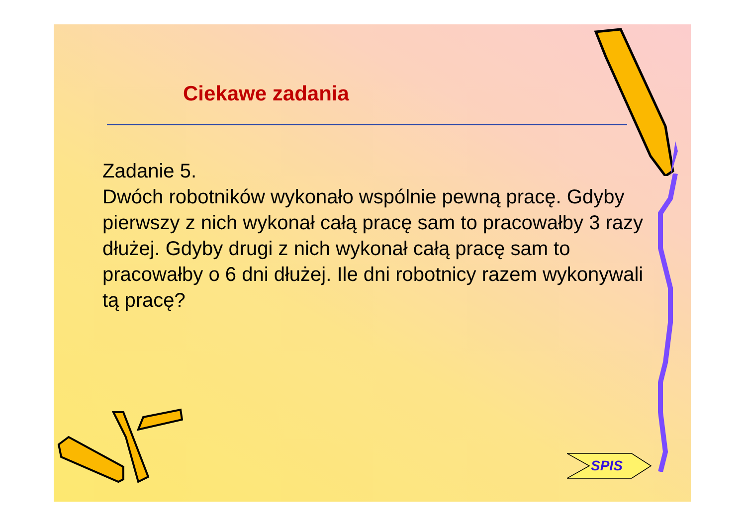Ciekawe zadania
Zadanie 5.
Dwóch robotników wykonało wspólnie pewną pracę. Gdyby pierwszy z nich wykonał całą pracę sam to pracowałby 3 razy dłużej. Gdyby drugi z nich wykonał całą pracę sam to pracowałby o 6 dni dłużej. Ile dni robotnicy razem wykonywali tą pracę?
SPIS